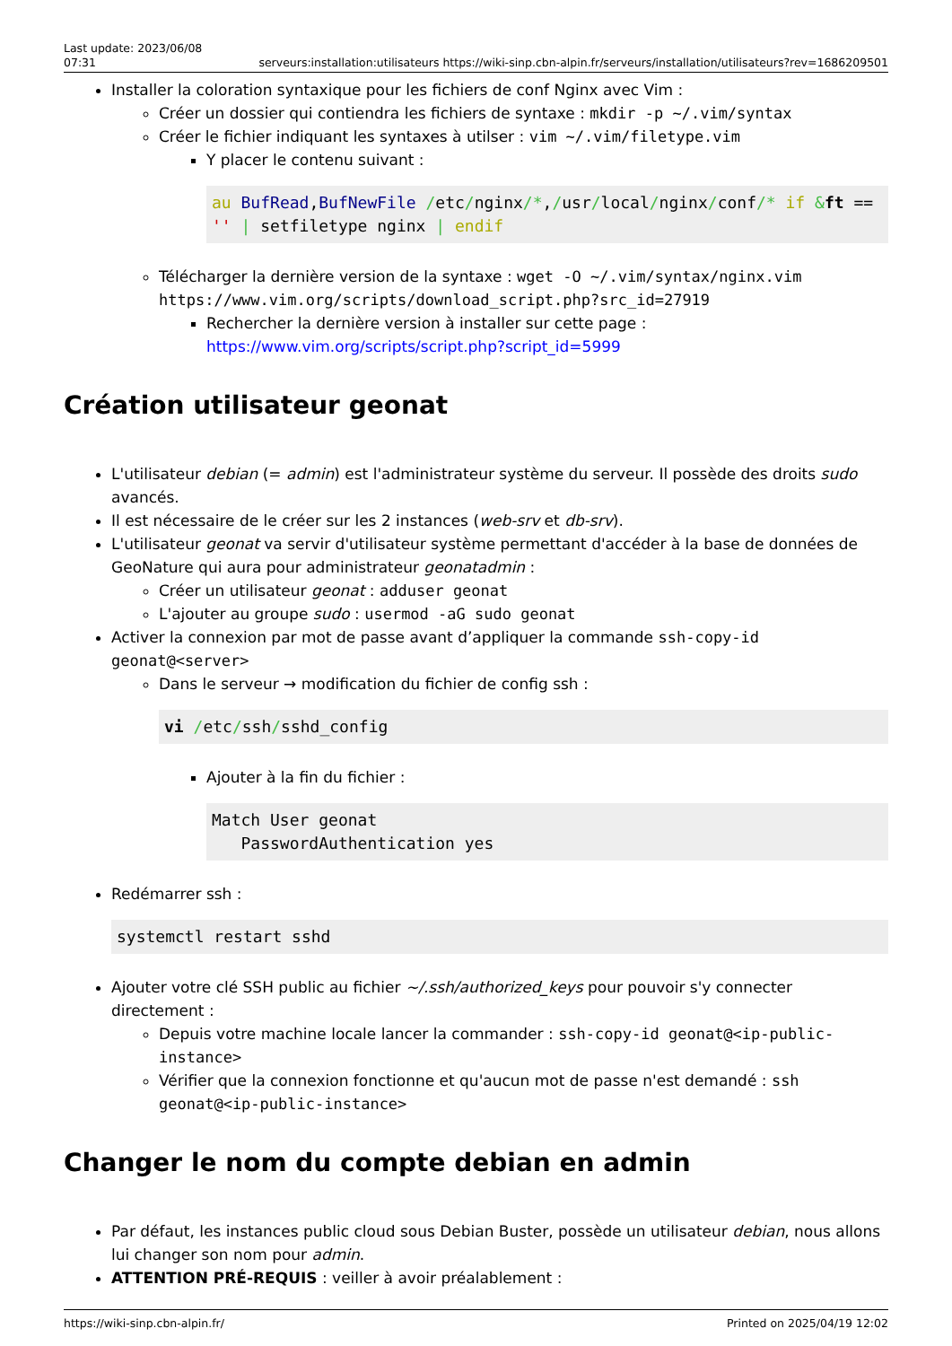Last update: 2023/06/08
07:31
serveurs:installation:utilisateurs https://wiki-sinp.cbn-alpin.fr/serveurs/installation/utilisateurs?rev=1686209501
Installer la coloration syntaxique pour les fichiers de conf Nginx avec Vim :
Créer un dossier qui contiendra les fichiers de syntaxe : mkdir -p ~/.vim/syntax
Créer le fichier indiquant les syntaxes à utilser : vim ~/.vim/filetype.vim
Y placer le contenu suivant :
au BufRead,BufNewFile /etc/nginx/*,/usr/local/nginx/conf/* if &ft == '' | setfiletype nginx | endif
Télécharger la dernière version de la syntaxe : wget -O ~/.vim/syntax/nginx.vim https://www.vim.org/scripts/download_script.php?src_id=27919
Rechercher la dernière version à installer sur cette page : https://www.vim.org/scripts/script.php?script_id=5999
Création utilisateur geonat
L'utilisateur debian (= admin) est l'administrateur système du serveur. Il possède des droits sudo avancés.
Il est nécessaire de le créer sur les 2 instances (web-srv et db-srv).
L'utilisateur geonat va servir d'utilisateur système permettant d'accéder à la base de données de GeoNature qui aura pour administrateur geonatadmin :
Créer un utilisateur geonat : adduser geonat
L'ajouter au groupe sudo : usermod -aG sudo geonat
Activer la connexion par mot de passe avant d’appliquer la commande ssh-copy-id geonat@<server>
Dans le serveur → modification du fichier de config ssh :
vi /etc/ssh/sshd_config
Ajouter à la fin du fichier :
Match User geonat
   PasswordAuthentication yes
Redémarrer ssh :
systemctl restart sshd
Ajouter votre clé SSH public au fichier ~/.ssh/authorized_keys pour pouvoir s'y connecter directement :
Depuis votre machine locale lancer la commander : ssh-copy-id geonat@<ip-public-instance>
Vérifier que la connexion fonctionne et qu'aucun mot de passe n'est demandé : ssh geonat@<ip-public-instance>
Changer le nom du compte debian en admin
Par défaut, les instances public cloud sous Debian Buster, possède un utilisateur debian, nous allons lui changer son nom pour admin.
ATTENTION PRÉ-REQUIS : veiller à avoir préalablement :
https://wiki-sinp.cbn-alpin.fr/
Printed on 2025/04/19 12:02